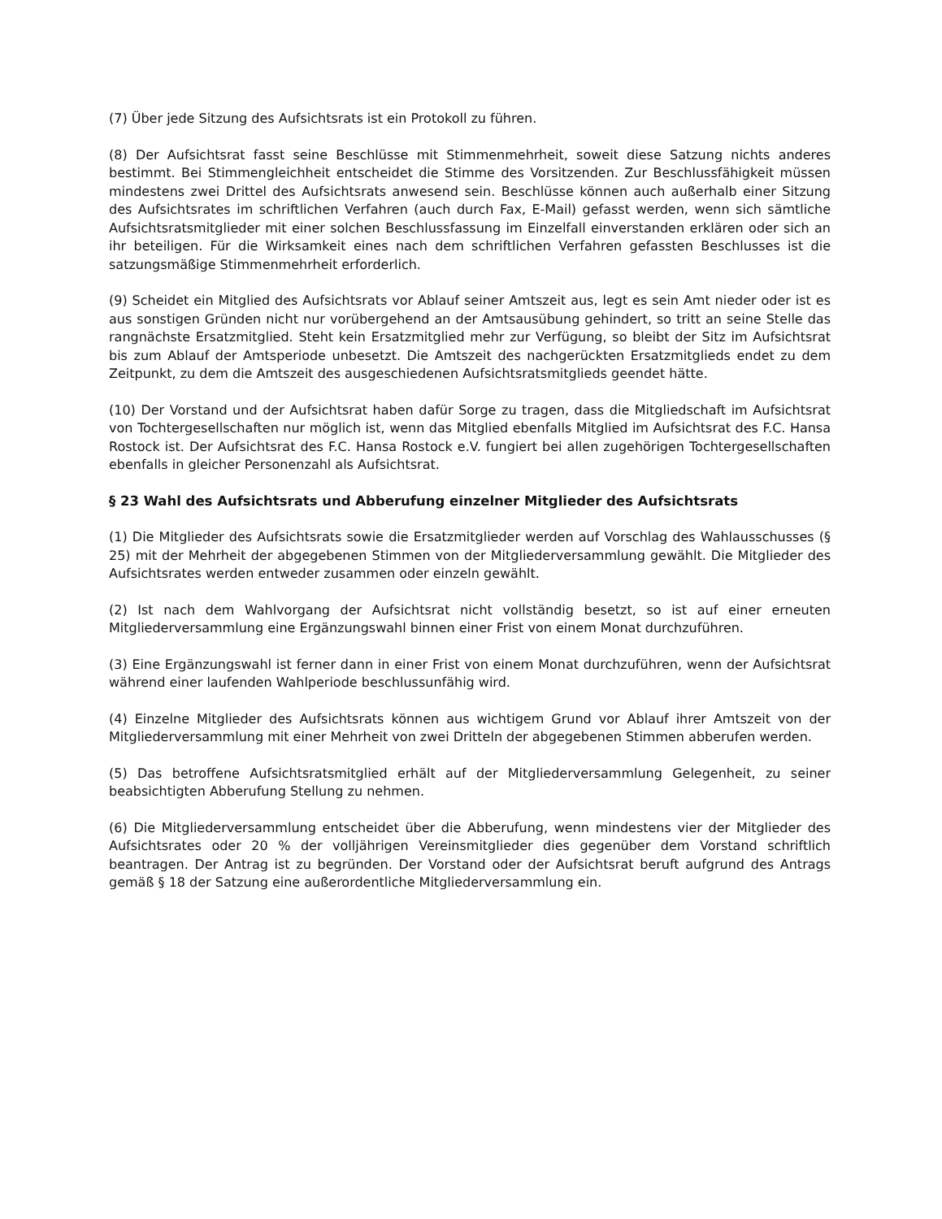(7) Über jede Sitzung des Aufsichtsrats ist ein Protokoll zu führen.
(8) Der Aufsichtsrat fasst seine Beschlüsse mit Stimmenmehrheit, soweit diese Satzung nichts anderes bestimmt. Bei Stimmengleichheit entscheidet die Stimme des Vorsitzenden. Zur Beschlussfähigkeit müssen mindestens zwei Drittel des Aufsichtsrats anwesend sein. Beschlüsse können auch außerhalb einer Sitzung des Aufsichtsrates im schriftlichen Verfahren (auch durch Fax, E-Mail) gefasst werden, wenn sich sämtliche Aufsichtsratsmitglieder mit einer solchen Beschlussfassung im Einzelfall einverstanden erklären oder sich an ihr beteiligen. Für die Wirksamkeit eines nach dem schriftlichen Verfahren gefassten Beschlusses ist die satzungsmäßige Stimmenmehrheit erforderlich.
(9) Scheidet ein Mitglied des Aufsichtsrats vor Ablauf seiner Amtszeit aus, legt es sein Amt nieder oder ist es aus sonstigen Gründen nicht nur vorübergehend an der Amtsausübung gehindert, so tritt an seine Stelle das rangnächste Ersatzmitglied. Steht kein Ersatzmitglied mehr zur Verfügung, so bleibt der Sitz im Aufsichtsrat bis zum Ablauf der Amtsperiode unbesetzt. Die Amtszeit des nachgerückten Ersatzmitglieds endet zu dem Zeitpunkt, zu dem die Amtszeit des ausgeschiedenen Aufsichtsratsmitglieds geendet hätte.
(10) Der Vorstand und der Aufsichtsrat haben dafür Sorge zu tragen, dass die Mitgliedschaft im Aufsichtsrat von Tochtergesellschaften nur möglich ist, wenn das Mitglied ebenfalls Mitglied im Aufsichtsrat des F.C. Hansa Rostock ist. Der Aufsichtsrat des F.C. Hansa Rostock e.V. fungiert bei allen zugehörigen Tochtergesellschaften ebenfalls in gleicher Personenzahl als Aufsichtsrat.
§ 23 Wahl des Aufsichtsrats und Abberufung einzelner Mitglieder des Aufsichtsrats
(1) Die Mitglieder des Aufsichtsrats sowie die Ersatzmitglieder werden auf Vorschlag des Wahlausschusses (§ 25) mit der Mehrheit der abgegebenen Stimmen von der Mitgliederversammlung gewählt. Die Mitglieder des Aufsichtsrates werden entweder zusammen oder einzeln gewählt.
(2) Ist nach dem Wahlvorgang der Aufsichtsrat nicht vollständig besetzt, so ist auf einer erneuten Mitgliederversammlung eine Ergänzungswahl binnen einer Frist von einem Monat durchzuführen.
(3) Eine Ergänzungswahl ist ferner dann in einer Frist von einem Monat durchzuführen, wenn der Aufsichtsrat während einer laufenden Wahlperiode beschlussunfähig wird.
(4) Einzelne Mitglieder des Aufsichtsrats können aus wichtigem Grund vor Ablauf ihrer Amtszeit von der Mitgliederversammlung mit einer Mehrheit von zwei Dritteln der abgegebenen Stimmen abberufen werden.
(5) Das betroffene Aufsichtsratsmitglied erhält auf der Mitgliederversammlung Gelegenheit, zu seiner beabsichtigten Abberufung Stellung zu nehmen.
(6) Die Mitgliederversammlung entscheidet über die Abberufung, wenn mindestens vier der Mitglieder des Aufsichtsrates oder 20 % der volljährigen Vereinsmitglieder dies gegenüber dem Vorstand schriftlich beantragen. Der Antrag ist zu begründen. Der Vorstand oder der Aufsichtsrat beruft aufgrund des Antrags gemäß § 18 der Satzung eine außerordentliche Mitgliederversammlung ein.